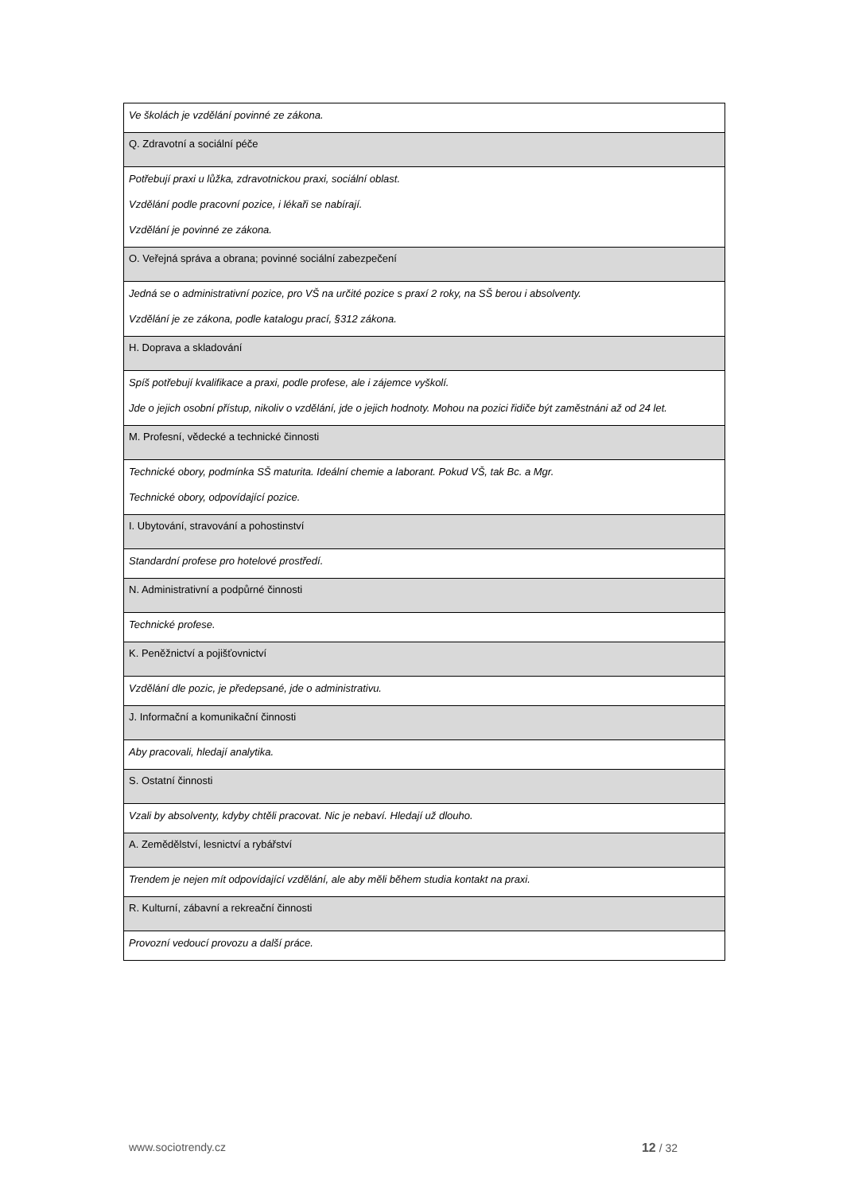| Ve školách je vzdělání povinné ze zákona. |
| Q. Zdravotní a sociální péče |
| Potřebují praxi u lůžka, zdravotnickou praxi, sociální oblast. Vzdělání podle pracovní pozice, i lékaři se nabírají. Vzdělání je povinné ze zákona. |
| O. Veřejná správa a obrana; povinné sociální zabezpečení |
| Jedná se o administrativní pozice, pro VŠ na určité pozice s praxí 2 roky, na SŠ berou i absolventy. Vzdělání je ze zákona, podle katalogu prací, §312 zákona. |
| H. Doprava a skladování |
| Spíš potřebují kvalifikace a praxi, podle profese, ale i zájemce vyškolí. Jde o jejich osobní přístup, nikoliv o vzdělání, jde o jejich hodnoty. Mohou na pozici řidiče být zaměstnáni až od 24 let. |
| M. Profesní, vědecké a technické činnosti |
| Technické obory, podmínka SŠ maturita. Ideální chemie a laborant. Pokud VŠ, tak Bc. a Mgr. Technické obory, odpovídající pozice. |
| I. Ubytování, stravování a pohostinství |
| Standardní profese pro hotelové prostředí. |
| N. Administrativní a podpůrné činnosti |
| Technické profese. |
| K. Peněžnictví a pojišťovnictví |
| Vzdělání dle pozic, je předepsané, jde o administrativu. |
| J. Informační a komunikační činnosti |
| Aby pracovali, hledají analytika. |
| S. Ostatní činnosti |
| Vzali by absolventy, kdyby chtěli pracovat. Nic je nebaví. Hledají už dlouho. |
| A. Zemědělství, lesnictví a rybářství |
| Trendem je nejen mít odpovídající vzdělání, ale aby měli během studia kontakt na praxi. |
| R. Kulturní, zábavní a rekreační činnosti |
| Provozní vedoucí provozu a další práce. |
www.sociotrendy.cz 12 / 32